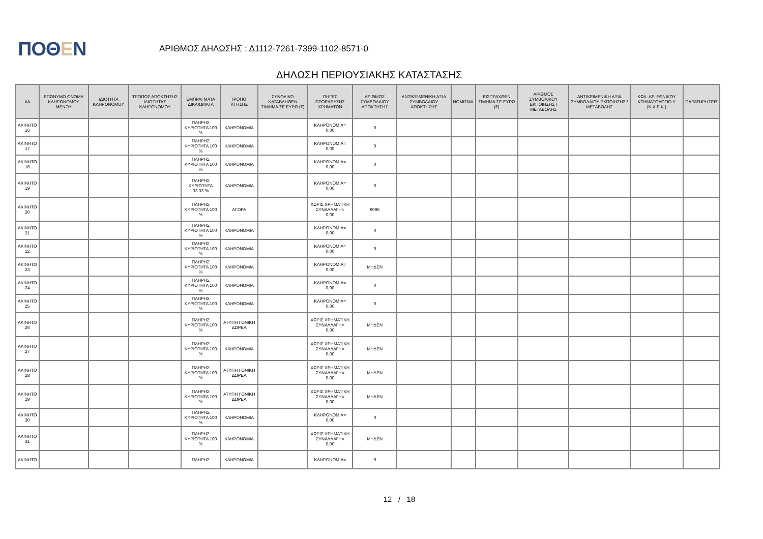ΠΟΘΕΝ
ΑΡΙΘΜΟΣ ΔΗΛΩΣΗΣ : Δ1112-7261-7399-1102-8571-0
ΔΗΛΩΣΗ ΠΕΡΙΟΥΣΙΑΚΗΣ ΚΑΤΑΣΤΑΣΗΣ
| ΑΑ | ΕΠΩΝΥΜΟ ΟΝΟΜΑ ΚΛΗΡΟΝΟΜΟΥ ΜΕΝΟΥ | ΙΔΙΟΤΗΤΑ ΚΛΗΡΟΝΟΜΟΥ | ΤΡΟΠΟΣ ΑΠΟΚΤΗΣΗΣ ΙΔΙΟΤΗΤΑΣ ΚΛΗΡΟΝΟΜΟΥ | ΕΜΠΡΑΓΜΑΤΑ ΔΙΚΑΙΩΜΑΤΑ | ΤΡΟΠΟΙ ΚΤΗΣΗΣ | ΣΥΝΟΛΙΚΟ ΚΑΤΑΒΛΗΘΕΝ ΤΙΜΗΜΑ ΣΕ ΕΥΡΩ (€) | ΠΗΓΕΣ ΠΡΟΕΛΕΥΣΗΣ ΧΡΗΜΑΤΩΝ | ΑΡΙΘΜΟΣ ΣΥΜΒΟΛΑΙΟΥ ΑΠΟΚΤΗΣΗΣ | ΑΝΤΙΚΕΙΜΕΝΙΚΗ ΑΞΙΑ ΣΥΜΒΟΛΑΙΟΥ ΑΠΟΚΤΗΣΗΣ | ΝΟΜΙΣΜΑ | ΕΙΣΠΡΑΧΘΕΝ ΤΙΜΗΜΑ ΣΕ ΕΥΡΩ (€) | ΑΡΙΘΜΟΣ ΣΥΜΒΟΛΑΙΟΥ ΕΚΠΟΙΗΣΗΣ /ΜΕΤΑΒΟΛΗΣ | ΑΝΤΙΚΕΙΜΕΝΙΚΗ ΑΞΙΑ ΣΥΜΒΟΛΑΙΟΥ ΕΚΠΟΙΗΣΗΣ / ΜΕΤΑΒΟΛΗΣ | ΚΩΔ. ΑΡ. ΕΘΝΙΚΟΥ ΚΤΗΜΑΤΟΛΟΓΙΟ Υ (Κ.Α.Ε.Κ.) | ΠΑΡΑΤΗΡΗΣΕΙΣ |
| --- | --- | --- | --- | --- | --- | --- | --- | --- | --- | --- | --- | --- | --- | --- | --- |
| ΑΚΙΝΗΤΟ 16 | | | | ΠΛΗΡΗΣ ΚΥΡΙΟΤΗΤΑ 100 % | ΚΛΗΡΟΝΟΜΙΑ | | ΚΛΗΡΟΝΟΜΙΑ= 0,00 | 0 | | | | | | | |
| ΑΚΙΝΗΤΟ 17 | | | | ΠΛΗΡΗΣ ΚΥΡΙΟΤΗΤΑ 100 % | ΚΛΗΡΟΝΟΜΙΑ | | ΚΛΗΡΟΝΟΜΙΑ= 0,00 | 0 | | | | | | | |
| ΑΚΙΝΗΤΟ 18 | | | | ΠΛΗΡΗΣ ΚΥΡΙΟΤΗΤΑ 100 % | ΚΛΗΡΟΝΟΜΙΑ | | ΚΛΗΡΟΝΟΜΙΑ= 0,00 | 0 | | | | | | | |
| ΑΚΙΝΗΤΟ 19 | | | | ΠΛΗΡΗΣ ΚΥΡΙΟΤΗΤΑ 33.33 % | ΚΛΗΡΟΝΟΜΙΑ | | ΚΛΗΡΟΝΟΜΙΑ= 0,00 | 0 | | | | | | | |
| ΑΚΙΝΗΤΟ 20 | | | | ΠΛΗΡΗΣ ΚΥΡΙΟΤΗΤΑ 100 % | ΑΓΟΡΑ | | ΧΩΡΙΣ ΧΡΗΜΑΤΙΚΗ ΣΥΝΑΛΛΑΓΗ= 0,00 | 9096 | | | | | | | |
| ΑΚΙΝΗΤΟ 21 | | | | ΠΛΗΡΗΣ ΚΥΡΙΟΤΗΤΑ 100 % | ΚΛΗΡΟΝΟΜΙΑ | | ΚΛΗΡΟΝΟΜΙΑ= 0,00 | 0 | | | | | | | |
| ΑΚΙΝΗΤΟ 22 | | | | ΠΛΗΡΗΣ ΚΥΡΙΟΤΗΤΑ 100 % | ΚΛΗΡΟΝΟΜΙΑ | | ΚΛΗΡΟΝΟΜΙΑ= 0,00 | 0 | | | | | | | |
| ΑΚΙΝΗΤΟ 23 | | | | ΠΛΗΡΗΣ ΚΥΡΙΟΤΗΤΑ 100 % | ΚΛΗΡΟΝΟΜΙΑ | | ΚΛΗΡΟΝΟΜΙΑ= 0,00 | ΜΗΔΕΝ | | | | | | | |
| ΑΚΙΝΗΤΟ 24 | | | | ΠΛΗΡΗΣ ΚΥΡΙΟΤΗΤΑ 100 % | ΚΛΗΡΟΝΟΜΙΑ | | ΚΛΗΡΟΝΟΜΙΑ= 0,00 | 0 | | | | | | | |
| ΑΚΙΝΗΤΟ 25 | | | | ΠΛΗΡΗΣ ΚΥΡΙΟΤΗΤΑ 100 % | ΚΛΗΡΟΝΟΜΙΑ | | ΚΛΗΡΟΝΟΜΙΑ= 0,00 | 0 | | | | | | | |
| ΑΚΙΝΗΤΟ 26 | | | | ΠΛΗΡΗΣ ΚΥΡΙΟΤΗΤΑ 100 % | ΑΤΥΠΗ ΓΟΝΙΚΗ ΔΩΡΕΑ | | ΧΩΡΙΣ ΧΡΗΜΑΤΙΚΗ ΣΥΝΑΛΛΑΓΗ= 0,00 | ΜΗΔΕΝ | | | | | | | |
| ΑΚΙΝΗΤΟ 27 | | | | ΠΛΗΡΗΣ ΚΥΡΙΟΤΗΤΑ 100 % | ΚΛΗΡΟΝΟΜΙΑ | | ΧΩΡΙΣ ΧΡΗΜΑΤΙΚΗ ΣΥΝΑΛΛΑΓΗ= 0,00 | ΜΗΔΕΝ | | | | | | | |
| ΑΚΙΝΗΤΟ 28 | | | | ΠΛΗΡΗΣ ΚΥΡΙΟΤΗΤΑ 100 % | ΑΤΥΠΗ ΓΟΝΙΚΗ ΔΩΡΕΑ | | ΧΩΡΙΣ ΧΡΗΜΑΤΙΚΗ ΣΥΝΑΛΛΑΓΗ= 0,00 | ΜΗΔΕΝ | | | | | | | |
| ΑΚΙΝΗΤΟ 29 | | | | ΠΛΗΡΗΣ ΚΥΡΙΟΤΗΤΑ 100 % | ΑΤΥΠΗ ΓΟΝΙΚΗ ΔΩΡΕΑ | | ΧΩΡΙΣ ΧΡΗΜΑΤΙΚΗ ΣΥΝΑΛΛΑΓΗ= 0,00 | ΜΗΔΕΝ | | | | | | | |
| ΑΚΙΝΗΤΟ 30 | | | | ΠΛΗΡΗΣ ΚΥΡΙΟΤΗΤΑ 100 % | ΚΛΗΡΟΝΟΜΙΑ | | ΚΛΗΡΟΝΟΜΙΑ= 0,00 | 0 | | | | | | | |
| ΑΚΙΝΗΤΟ 31 | | | | ΠΛΗΡΗΣ ΚΥΡΙΟΤΗΤΑ 100 % | ΚΛΗΡΟΝΟΜΙΑ | | ΧΩΡΙΣ ΧΡΗΜΑΤΙΚΗ ΣΥΝΑΛΛΑΓΗ= 0,00 | ΜΗΔΕΝ | | | | | | | |
| ΑΚΙΝΗΤΟ | | | | ΠΛΗΡΗΣ | ΚΛΗΡΟΝΟΜΙΑ | | ΚΛΗΡΟΝΟΜΙΑ= | 0 | | | | | | | |
12 / 18